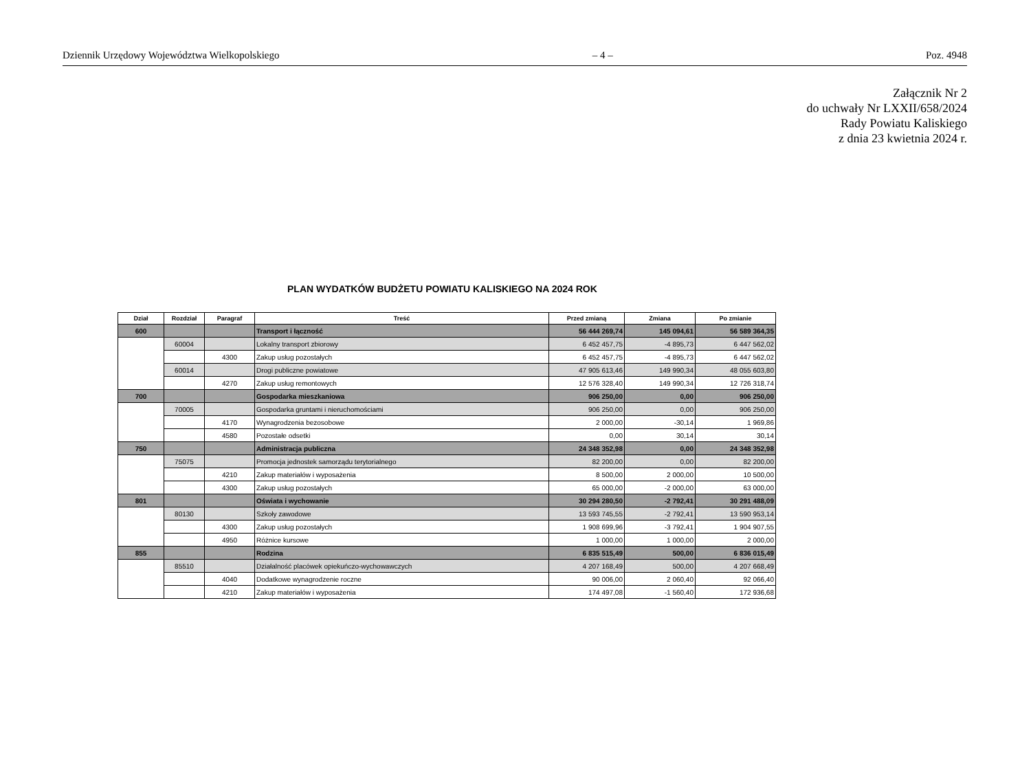Dziennik Urzędowy Województwa Wielkopolskiego – 4 – Poz. 4948
Załącznik Nr 2
do uchwały Nr LXXII/658/2024
Rady Powiatu Kaliskiego
z dnia 23 kwietnia 2024 r.
PLAN WYDATKÓW BUDŻETU POWIATU KALISKIEGO NA 2024 ROK
| Dział | Rozdział | Paragraf | Treść | Przed zmianą | Zmiana | Po zmianie |
| --- | --- | --- | --- | --- | --- | --- |
| 600 | | | Transport i łączność | 56 444 269,74 | 145 094,61 | 56 589 364,35 |
| | 60004 | | Lokalny transport zbiorowy | 6 452 457,75 | -4 895,73 | 6 447 562,02 |
| | | 4300 | Zakup usług pozostałych | 6 452 457,75 | -4 895,73 | 6 447 562,02 |
| | 60014 | | Drogi publiczne powiatowe | 47 905 613,46 | 149 990,34 | 48 055 603,80 |
| | | 4270 | Zakup usług remontowych | 12 576 328,40 | 149 990,34 | 12 726 318,74 |
| 700 | | | Gospodarka mieszkaniowa | 906 250,00 | 0,00 | 906 250,00 |
| | 70005 | | Gospodarka gruntami i nieruchomościami | 906 250,00 | 0,00 | 906 250,00 |
| | | 4170 | Wynagrodzenia bezosobowe | 2 000,00 | -30,14 | 1 969,86 |
| | | 4580 | Pozostałe odsetki | 0,00 | 30,14 | 30,14 |
| 750 | | | Administracja publiczna | 24 348 352,98 | 0,00 | 24 348 352,98 |
| | 75075 | | Promocja jednostek samorządu terytorialnego | 82 200,00 | 0,00 | 82 200,00 |
| | | 4210 | Zakup materiałów i wyposażenia | 8 500,00 | 2 000,00 | 10 500,00 |
| | | 4300 | Zakup usług pozostałych | 65 000,00 | -2 000,00 | 63 000,00 |
| 801 | | | Oświata i wychowanie | 30 294 280,50 | -2 792,41 | 30 291 488,09 |
| | 80130 | | Szkoły zawodowe | 13 593 745,55 | -2 792,41 | 13 590 953,14 |
| | | 4300 | Zakup usług pozostałych | 1 908 699,96 | -3 792,41 | 1 904 907,55 |
| | | 4950 | Różnice kursowe | 1 000,00 | 1 000,00 | 2 000,00 |
| 855 | | | Rodzina | 6 835 515,49 | 500,00 | 6 836 015,49 |
| | 85510 | | Działalność placówek opiekuńczo-wychowawczych | 4 207 168,49 | 500,00 | 4 207 668,49 |
| | | 4040 | Dodatkowe wynagrodzenie roczne | 90 006,00 | 2 060,40 | 92 066,40 |
| | | 4210 | Zakup materiałów i wyposażenia | 174 497,08 | -1 560,40 | 172 936,68 |